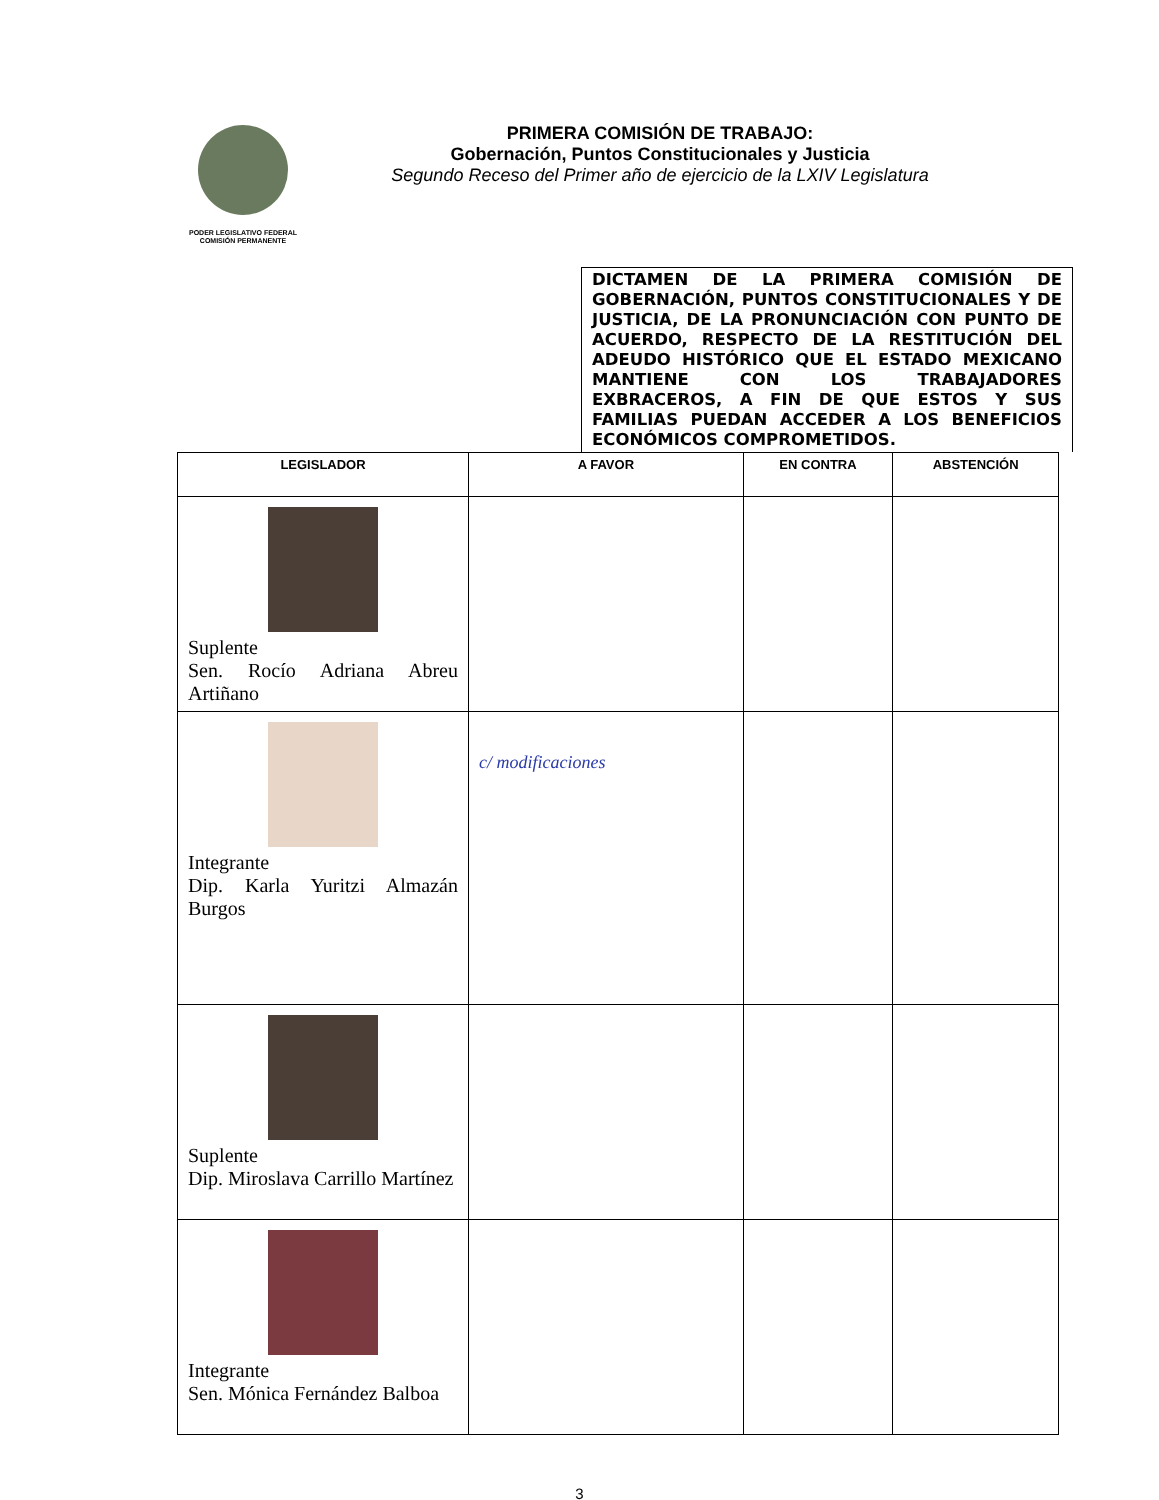PODER LEGISLATIVO FEDERAL
COMISIÓN PERMANENTE
PRIMERA COMISIÓN DE TRABAJO:
Gobernación, Puntos Constitucionales y Justicia
Segundo Receso del Primer año de ejercicio de la LXIV Legislatura
DICTAMEN DE LA PRIMERA COMISIÓN DE GOBERNACIÓN, PUNTOS CONSTITUCIONALES Y DE JUSTICIA, DE LA PRONUNCIACIÓN CON PUNTO DE ACUERDO, RESPECTO DE LA RESTITUCIÓN DEL ADEUDO HISTÓRICO QUE EL ESTADO MEXICANO MANTIENE CON LOS TRABAJADORES EXBRACEROS, A FIN DE QUE ESTOS Y SUS FAMILIAS PUEDAN ACCEDER A LOS BENEFICIOS ECONÓMICOS COMPROMETIDOS.
| LEGISLADOR | A FAVOR | EN CONTRA | ABSTENCIÓN |
| --- | --- | --- | --- |
| Suplente Sen. Rocío Adriana Abreu Artiñano | | | |
| Integrante Dip. Karla Yuritzi Almazán Burgos | c/ modificaciones | | |
| Suplente Dip. Miroslava Carrillo Martínez | | | |
| Integrante Sen. Mónica Fernández Balboa | | | |
3